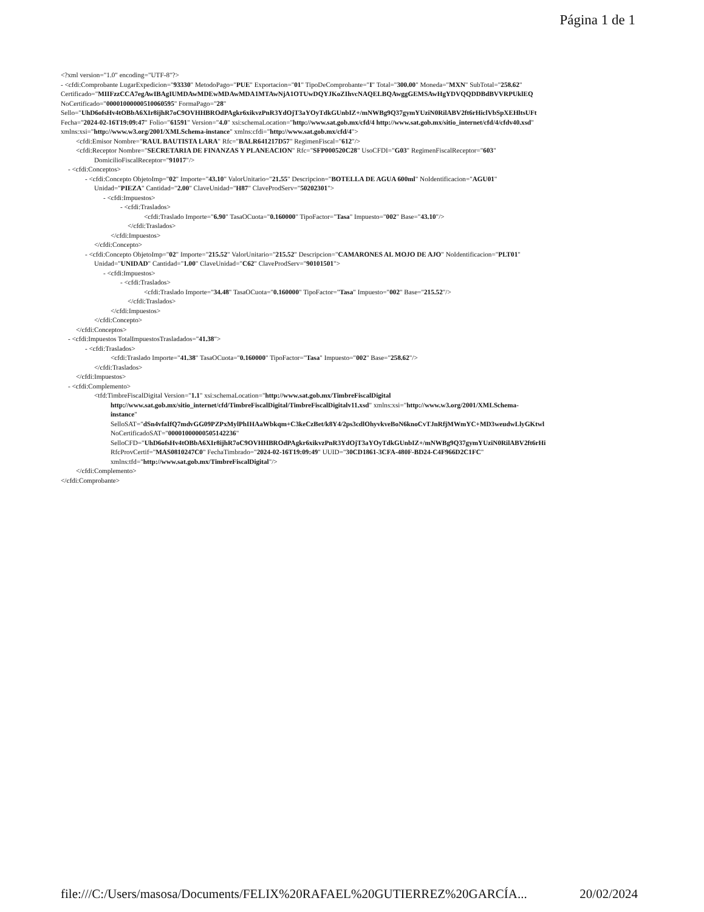Página 1 de 1
<?xml version="1.0" encoding="UTF-8"?>
- <cfdi:Comprobante LugarExpedicion="93330" MetodoPago="PUE" Exportacion="01" TipoDeComprobante="I" Total="300.00" Moneda="MXN" SubTotal="258.62"
Certificado="MIIFzzCCA7egAwIBAgIUMDAwMDEwMDAwMDA1MTAwNjA1OTUwDQYJKoZIhvcNAQELBQAwggGEMSAwHgYDVQQDDBdBVVRPUklEQ
NoCertificado="00001000000510060595" FormaPago="28"
Sello="UhD6ofsHv4tOBbA6XIr8ijhR7oC9OVHHBROdPAgkr6xikvzPnR3YdOjT3aYOyTdkGUnbIZ+/mNWBg9Q37gymYUziN0RilABV2ft6rHiclVbSpXEHltsUFt
Fecha="2024-02-16T19:09:47" Folio="61591" Version="4.0" xsi:schemaLocation="http://www.sat.gob.mx/cfd/4 http://www.sat.gob.mx/sitio_internet/cfd/4/cfdv40.xsd"
xmlns:xsi="http://www.w3.org/2001/XMLSchema-instance" xmlns:cfdi="http://www.sat.gob.mx/cfd/4">
<cfdi:Emisor Nombre="RAUL BAUTISTA LARA" Rfc="BALR641217D57" RegimenFiscal="612"/>
<cfdi:Receptor Nombre="SECRETARIA DE FINANZAS Y PLANEACION" Rfc="SFP000520C28" UsoCFDI="G03" RegimenFiscalReceptor="603"
DomicilioFiscalReceptor="91017"/>
- <cfdi:Conceptos>
- <cfdi:Concepto ObjetoImp="02" Importe="43.10" ValorUnitario="21.55" Descripcion="BOTELLA DE AGUA 600ml" NoIdentificacion="AGU01"
Unidad="PIEZA" Cantidad="2.00" ClaveUnidad="H87" ClaveProdServ="50202301">
- <cfdi:Impuestos>
- <cfdi:Traslados>
<cfdi:Traslado Importe="6.90" TasaOCuota="0.160000" TipoFactor="Tasa" Impuesto="002" Base="43.10"/>
</cfdi:Traslados>
</cfdi:Impuestos>
</cfdi:Concepto>
- <cfdi:Concepto ObjetoImp="02" Importe="215.52" ValorUnitario="215.52" Descripcion="CAMARONES AL MOJO DE AJO" NoIdentificacion="PLT01"
Unidad="UNIDAD" Cantidad="1.00" ClaveUnidad="C62" ClaveProdServ="90101501">
- <cfdi:Impuestos>
- <cfdi:Traslados>
<cfdi:Traslado Importe="34.48" TasaOCuota="0.160000" TipoFactor="Tasa" Impuesto="002" Base="215.52"/>
</cfdi:Traslados>
</cfdi:Impuestos>
</cfdi:Concepto>
</cfdi:Conceptos>
- <cfdi:Impuestos TotalImpuestosTrasladados="41.38">
- <cfdi:Traslados>
<cfdi:Traslado Importe="41.38" TasaOCuota="0.160000" TipoFactor="Tasa" Impuesto="002" Base="258.62"/>
</cfdi:Traslados>
</cfdi:Impuestos>
- <cfdi:Complemento>
<tfd:TimbreFiscalDigital Version="1.1" xsi:schemaLocation="http://www.sat.gob.mx/TimbreFiscalDigital
http://www.sat.gob.mx/sitio_internet/cfd/TimbreFiscalDigital/TimbreFiscalDigitalv11.xsd" xmlns:xsi="http://www.w3.org/2001/XMLSchema-
instance"
SelloSAT="dSn4vfaIfQ7mdvGG09PZPxMylPhIHAaWbkqm+C3keCzBet/k8Y4/2ps3cdlOhyvkveBoN6knoCvTJnRfjMWmYC+MD3weudwLlyGKtwl
NoCertificadoSAT="00001000000505142236"
SelloCFD="UhD6ofsHv4tOBbA6XIr8ijhR7oC9OVHHBROdPAgkr6xikvzPnR3YdOjT3aYOyTdkGUnbIZ+/mNWBg9Q37gymYUziN0RilABV2ft6rHi
RfcProvCertif="MAS0810247C0" FechaTimbrado="2024-02-16T19:09:49" UUID="30CD1861-3CFA-480F-BD24-C4F966D2C1FC"
xmlns:tfd="http://www.sat.gob.mx/TimbreFiscalDigital"/>
</cfdi:Complemento>
</cfdi:Comprobante>
file:///C:/Users/masosa/Documents/FELIX%20RAFAEL%20GUTIERREZ%20GARCÍA... 20/02/2024